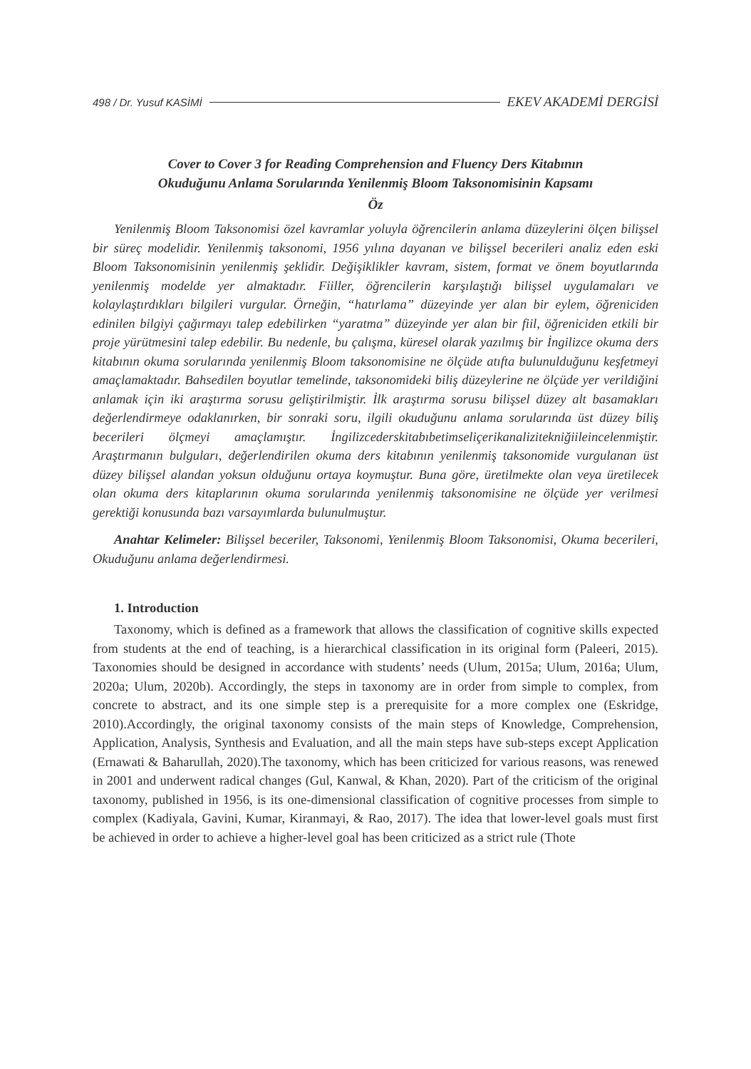498 / Dr. Yusuf KASİMİ EKEV AKADEMİ DERGİSİ
Cover to Cover 3 for Reading Comprehension and Fluency Ders Kitabının
Okuduğunu Anlama Sorularında Yenilenmiş Bloom Taksonomisinin Kapsamı
Öz
Yenilenmiş Bloom Taksonomisi özel kavramlar yoluyla öğrencilerin anlama düzeylerini ölçen bilişsel bir süreç modelidir. Yenilenmiş taksonomi, 1956 yılına dayanan ve bilişsel becerileri analiz eden eski Bloom Taksonomisinin yenilenmiş şeklidir. Değişiklikler kavram, sistem, format ve önem boyutlarında yenilenmiş modelde yer almaktadır. Fiiller, öğrencilerin karşılaştığı bilişsel uygulamaları ve kolaylaştırdıkları bilgileri vurgular. Örneğin, “hatırlama” düzeyinde yer alan bir eylem, öğreniciden edinilen bilgiyi çağırmayı talep edebilirken “yaratma” düzeyinde yer alan bir fiil, öğreniciden etkili bir proje yürütmesini talep edebilir. Bu nedenle, bu çalışma, küresel olarak yazılmış bir İngilizce okuma ders kitabının okuma sorularında yenilenmiş Bloom taksonomisine ne ölçüde atıfta bulunulduğunu keşfetmeyi amaçlamaktadır. Bahsedilen boyutlar temelinde, taksonomideki biliş düzeylerine ne ölçüde yer verildiğini anlamak için iki araştırma sorusu geliştirilmiştir. İlk araştırma sorusu bilişsel düzey alt basamakları değerlendirmeye odaklanırken, bir sonraki soru, ilgili okuduğunu anlama sorularında üst düzey biliş becerileri ölçmeyi amaçlamıştır. İngilizcederskitabıbetimseliçerikanalizitekniğiileincelenmiştir. Araştırmanın bulguları, değerlendirilen okuma ders kitabının yenilenmiş taksonomide vurgulanan üst düzey bilişsel alandan yoksun olduğunu ortaya koymuştur. Buna göre, üretilmekte olan veya üretilecek olan okuma ders kitaplarının okuma sorularında yenilenmiş taksonomisine ne ölçüde yer verilmesi gerektiği konusunda bazı varsayımlarda bulunulmuştur.
Anahtar Kelimeler: Bilişsel beceriler, Taksonomi, Yenilenmiş Bloom Taksonomisi, Okuma becerileri, Okuduğunu anlama değerlendirmesi.
1. Introduction
Taxonomy, which is defined as a framework that allows the classification of cognitive skills expected from students at the end of teaching, is a hierarchical classification in its original form (Paleeri, 2015). Taxonomies should be designed in accordance with students’ needs (Ulum, 2015a; Ulum, 2016a; Ulum, 2020a; Ulum, 2020b). Accordingly, the steps in taxonomy are in order from simple to complex, from concrete to abstract, and its one simple step is a prerequisite for a more complex one (Eskridge, 2010).Accordingly, the original taxonomy consists of the main steps of Knowledge, Comprehension, Application, Analysis, Synthesis and Evaluation, and all the main steps have sub-steps except Application (Ernawati & Baharullah, 2020).The taxonomy, which has been criticized for various reasons, was renewed in 2001 and underwent radical changes (Gul, Kanwal, & Khan, 2020). Part of the criticism of the original taxonomy, published in 1956, is its one-dimensional classification of cognitive processes from simple to complex (Kadiyala, Gavini, Kumar, Kiranmayi, & Rao, 2017). The idea that lower-level goals must first be achieved in order to achieve a higher-level goal has been criticized as a strict rule (Thote